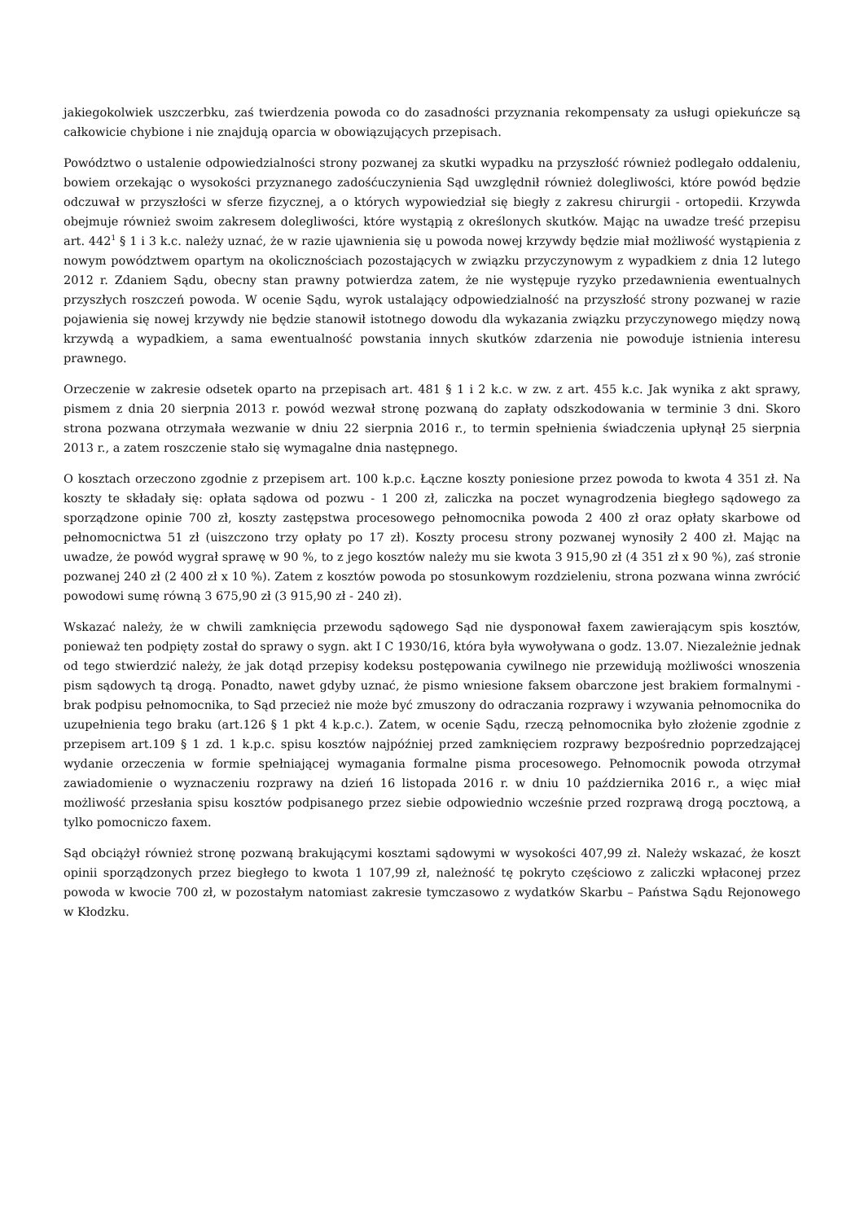jakiegokolwiek uszczerbku, zaś twierdzenia powoda co do zasadności przyznania rekompensaty za usługi opiekuńcze są całkowicie chybione i nie znajdują oparcia w obowiązujących przepisach.
Powództwo o ustalenie odpowiedzialności strony pozwanej za skutki wypadku na przyszłość również podlegało oddaleniu, bowiem orzekając o wysokości przyznanego zadośćuczynienia Sąd uwzględnił również dolegliwości, które powód będzie odczuwał w przyszłości w sferze fizycznej, a o których wypowiedział się biegły z zakresu chirurgii - ortopedii. Krzywda obejmuje również swoim zakresem dolegliwości, które wystąpią z określonych skutków. Mając na uwadze treść przepisu art. 442<sup>1</sup> § 1 i 3 k.c. należy uznać, że w razie ujawnienia się u powoda nowej krzywdy będzie miał możliwość wystąpienia z nowym powództwem opartym na okolicznościach pozostających w związku przyczynowym z wypadkiem z dnia 12 lutego 2012 r. Zdaniem Sądu, obecny stan prawny potwierdza zatem, że nie występuje ryzyko przedawnienia ewentualnych przyszłych roszczeń powoda. W ocenie Sądu, wyrok ustalający odpowiedzialność na przyszłość strony pozwanej w razie pojawienia się nowej krzywdy nie będzie stanowił istotnego dowodu dla wykazania związku przyczynowego między nową krzywdą a wypadkiem, a sama ewentualność powstania innych skutków zdarzenia nie powoduje istnienia interesu prawnego.
Orzeczenie w zakresie odsetek oparto na przepisach art. 481 § 1 i 2 k.c. w zw. z art. 455 k.c. Jak wynika z akt sprawy, pismem z dnia 20 sierpnia 2013 r. powód wezwał stronę pozwaną do zapłaty odszkodowania w terminie 3 dni. Skoro strona pozwana otrzymała wezwanie w dniu 22 sierpnia 2016 r., to termin spełnienia świadczenia upłynął 25 sierpnia 2013 r., a zatem roszczenie stało się wymagalne dnia następnego.
O kosztach orzeczono zgodnie z przepisem art. 100 k.p.c. Łączne koszty poniesione przez powoda to kwota 4 351 zł. Na koszty te składały się: opłata sądowa od pozwu - 1 200 zł, zaliczka na poczet wynagrodzenia biegłego sądowego za sporządzone opinie 700 zł, koszty zastępstwa procesowego pełnomocnika powoda 2 400 zł oraz opłaty skarbowe od pełnomocnictwa 51 zł (uiszczono trzy opłaty po 17 zł). Koszty procesu strony pozwanej wynosiły 2 400 zł. Mając na uwadze, że powód wygrał sprawę w 90 %, to z jego kosztów należy mu sie kwota 3 915,90 zł (4 351 zł x 90 %), zaś stronie pozwanej 240 zł (2 400 zł x 10 %). Zatem z kosztów powoda po stosunkowym rozdzieleniu, strona pozwana winna zwrócić powodowi sumę równą 3 675,90 zł (3 915,90 zł - 240 zł).
Wskazać należy, że w chwili zamknięcia przewodu sądowego Sąd nie dysponował faxem zawierającym spis kosztów, ponieważ ten podpięty został do sprawy o sygn. akt I C 1930/16, która była wywoływana o godz. 13.07. Niezależnie jednak od tego stwierdzić należy, że jak dotąd przepisy kodeksu postępowania cywilnego nie przewidują możliwości wnoszenia pism sądowych tą drogą. Ponadto, nawet gdyby uznać, że pismo wniesione faksem obarczone jest brakiem formalnymi - brak podpisu pełnomocnika, to Sąd przecież nie może być zmuszony do odraczania rozprawy i wzywania pełnomocnika do uzupełnienia tego braku (art.126 § 1 pkt 4 k.p.c.). Zatem, w ocenie Sądu, rzeczą pełnomocnika było złożenie zgodnie z przepisem art.109 § 1 zd. 1 k.p.c. spisu kosztów najpóźniej przed zamknięciem rozprawy bezpośrednio poprzedzającej wydanie orzeczenia w formie spełniającej wymagania formalne pisma procesowego. Pełnomocnik powoda otrzymał zawiadomienie o wyznaczeniu rozprawy na dzień 16 listopada 2016 r. w dniu 10 października 2016 r., a więc miał możliwość przesłania spisu kosztów podpisanego przez siebie odpowiednio wcześnie przed rozprawą drogą pocztową, a tylko pomocniczo faxem.
Sąd obciążył również stronę pozwaną brakującymi kosztami sądowymi w wysokości 407,99 zł. Należy wskazać, że koszt opinii sporządzonych przez biegłego to kwota 1 107,99 zł, należność tę pokryto częściowo z zaliczki wpłaconej przez powoda w kwocie 700 zł, w pozostałym natomiast zakresie tymczasowo z wydatków Skarbu – Państwa Sądu Rejonowego w Kłodzku.